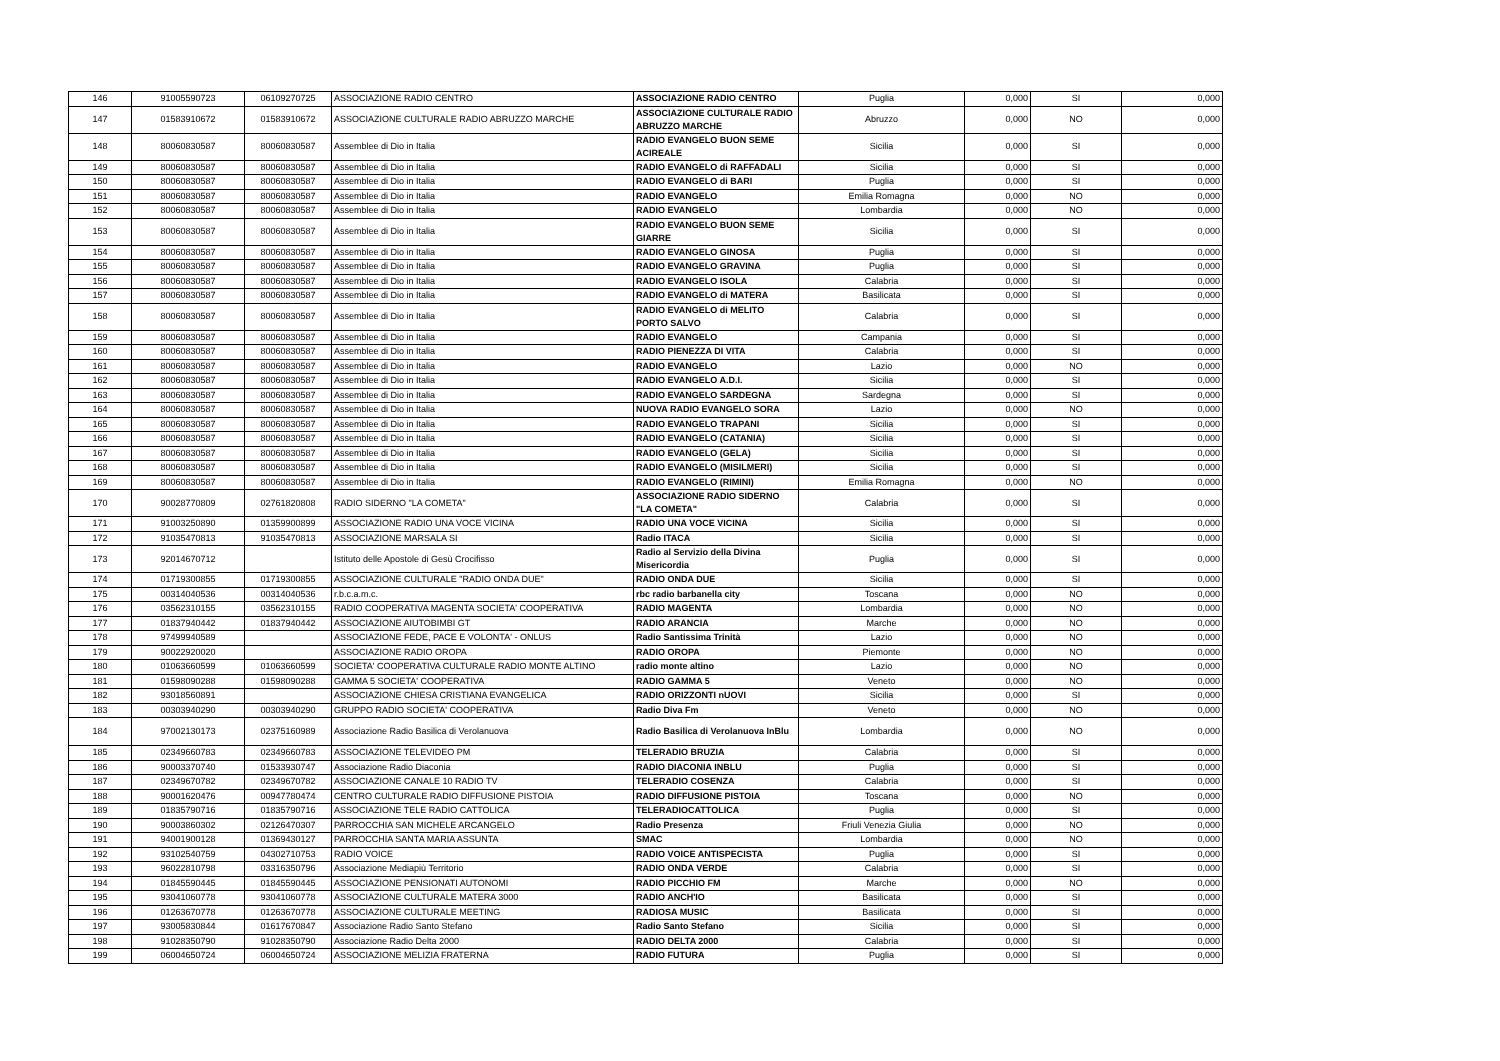| 146 | 91005590723 | 06109270725 | ASSOCIAZIONE RADIO CENTRO | ASSOCIAZIONE RADIO CENTRO | Puglia | 0,000 | SI | 0,000 |
| 147 | 01583910672 | 01583910672 | ASSOCIAZIONE CULTURALE RADIO ABRUZZO MARCHE | ASSOCIAZIONE CULTURALE RADIO ABRUZZO MARCHE | Abruzzo | 0,000 | NO | 0,000 |
| 148 | 80060830587 | 80060830587 | Assemblee di Dio in Italia | RADIO EVANGELO BUON SEME ACIREALE | Sicilia | 0,000 | SI | 0,000 |
| 149 | 80060830587 | 80060830587 | Assemblee di Dio in Italia | RADIO EVANGELO di RAFFADALI | Sicilia | 0,000 | SI | 0,000 |
| 150 | 80060830587 | 80060830587 | Assemblee di Dio in Italia | RADIO EVANGELO di BARI | Puglia | 0,000 | SI | 0,000 |
| 151 | 80060830587 | 80060830587 | Assemblee di Dio in Italia | RADIO EVANGELO | Emilia Romagna | 0,000 | NO | 0,000 |
| 152 | 80060830587 | 80060830587 | Assemblee di Dio in Italia | RADIO EVANGELO | Lombardia | 0,000 | NO | 0,000 |
| 153 | 80060830587 | 80060830587 | Assemblee di Dio in Italia | RADIO EVANGELO BUON SEME GIARRE | Sicilia | 0,000 | SI | 0,000 |
| 154 | 80060830587 | 80060830587 | Assemblee di Dio in Italia | RADIO EVANGELO GINOSA | Puglia | 0,000 | SI | 0,000 |
| 155 | 80060830587 | 80060830587 | Assemblee di Dio in Italia | RADIO EVANGELO GRAVINA | Puglia | 0,000 | SI | 0,000 |
| 156 | 80060830587 | 80060830587 | Assemblee di Dio in Italia | RADIO EVANGELO ISOLA | Calabria | 0,000 | SI | 0,000 |
| 157 | 80060830587 | 80060830587 | Assemblee di Dio in Italia | RADIO EVANGELO di MATERA | Basilicata | 0,000 | SI | 0,000 |
| 158 | 80060830587 | 80060830587 | Assemblee di Dio in Italia | RADIO EVANGELO di MELITO PORTO SALVO | Calabria | 0,000 | SI | 0,000 |
| 159 | 80060830587 | 80060830587 | Assemblee di Dio in Italia | RADIO EVANGELO | Campania | 0,000 | SI | 0,000 |
| 160 | 80060830587 | 80060830587 | Assemblee di Dio in Italia | RADIO PIENEZZA DI VITA | Calabria | 0,000 | SI | 0,000 |
| 161 | 80060830587 | 80060830587 | Assemblee di Dio in Italia | RADIO EVANGELO | Lazio | 0,000 | NO | 0,000 |
| 162 | 80060830587 | 80060830587 | Assemblee di Dio in Italia | RADIO EVANGELO A.D.I. | Sicilia | 0,000 | SI | 0,000 |
| 163 | 80060830587 | 80060830587 | Assemblee di Dio in Italia | RADIO EVANGELO SARDEGNA | Sardegna | 0,000 | SI | 0,000 |
| 164 | 80060830587 | 80060830587 | Assemblee di Dio in Italia | NUOVA RADIO EVANGELO SORA | Lazio | 0,000 | NO | 0,000 |
| 165 | 80060830587 | 80060830587 | Assemblee di Dio in Italia | RADIO EVANGELO TRAPANI | Sicilia | 0,000 | SI | 0,000 |
| 166 | 80060830587 | 80060830587 | Assemblee di Dio in Italia | RADIO EVANGELO (CATANIA) | Sicilia | 0,000 | SI | 0,000 |
| 167 | 80060830587 | 80060830587 | Assemblee di Dio in Italia | RADIO EVANGELO (GELA) | Sicilia | 0,000 | SI | 0,000 |
| 168 | 80060830587 | 80060830587 | Assemblee di Dio in Italia | RADIO EVANGELO (MISILMERI) | Sicilia | 0,000 | SI | 0,000 |
| 169 | 80060830587 | 80060830587 | Assemblee di Dio in Italia | RADIO EVANGELO (RIMINI) | Emilia Romagna | 0,000 | NO | 0,000 |
| 170 | 90028770809 | 02761820808 | RADIO SIDERNO "LA COMETA" | ASSOCIAZIONE RADIO SIDERNO "LA COMETA" | Calabria | 0,000 | SI | 0,000 |
| 171 | 91003250890 | 01359900899 | ASSOCIAZIONE RADIO UNA VOCE VICINA | RADIO UNA VOCE VICINA | Sicilia | 0,000 | SI | 0,000 |
| 172 | 91035470813 | 91035470813 | ASSOCIAZIONE MARSALA SI | Radio ITACA | Sicilia | 0,000 | SI | 0,000 |
| 173 | 92014670712 | | Istituto delle Apostole di Gesù Crocifisso | Radio al Servizio della Divina Misericordia | Puglia | 0,000 | SI | 0,000 |
| 174 | 01719300855 | 01719300855 | ASSOCIAZIONE CULTURALE "RADIO ONDA DUE" | RADIO ONDA DUE | Sicilia | 0,000 | SI | 0,000 |
| 175 | 00314040536 | 00314040536 | r.b.c.a.m.c. | rbc radio barbanella city | Toscana | 0,000 | NO | 0,000 |
| 176 | 03562310155 | 03562310155 | RADIO COOPERATIVA MAGENTA SOCIETA' COOPERATIVA | RADIO MAGENTA | Lombardia | 0,000 | NO | 0,000 |
| 177 | 01837940442 | 01837940442 | ASSOCIAZIONE AIUTOBIMBI GT | RADIO ARANCIA | Marche | 0,000 | NO | 0,000 |
| 178 | 97499940589 | | ASSOCIAZIONE FEDE, PACE E VOLONTA' - ONLUS | Radio Santissima Trinità | Lazio | 0,000 | NO | 0,000 |
| 179 | 90022920020 | | ASSOCIAZIONE RADIO OROPA | RADIO OROPA | Piemonte | 0,000 | NO | 0,000 |
| 180 | 01063660599 | 01063660599 | SOCIETA' COOPERATIVA CULTURALE RADIO MONTE ALTINO | radio monte altino | Lazio | 0,000 | NO | 0,000 |
| 181 | 01598090288 | 01598090288 | GAMMA 5 SOCIETA' COOPERATIVA | RADIO GAMMA 5 | Veneto | 0,000 | NO | 0,000 |
| 182 | 93018560891 | | ASSOCIAZIONE CHIESA CRISTIANA EVANGELICA | RADIO ORIZZONTI nUOVI | Sicilia | 0,000 | SI | 0,000 |
| 183 | 00303940290 | 00303940290 | GRUPPO RADIO SOCIETA' COOPERATIVA | Radio Diva Fm | Veneto | 0,000 | NO | 0,000 |
| 184 | 97002130173 | 02375160989 | Associazione Radio Basilica di Verolanuova | Radio Basilica di Verolanuova InBlu | Lombardia | 0,000 | NO | 0,000 |
| 185 | 02349660783 | 02349660783 | ASSOCIAZIONE TELEVIDEO PM | TELERADIO BRUZIA | Calabria | 0,000 | SI | 0,000 |
| 186 | 90003370740 | 01533930747 | Associazione Radio Diaconia | RADIO DIACONIA INBLU | Puglia | 0,000 | SI | 0,000 |
| 187 | 02349670782 | 02349670782 | ASSOCIAZIONE CANALE 10 RADIO TV | TELERADIO COSENZA | Calabria | 0,000 | SI | 0,000 |
| 188 | 90001620476 | 00947780474 | CENTRO CULTURALE RADIO DIFFUSIONE PISTOIA | RADIO DIFFUSIONE PISTOIA | Toscana | 0,000 | NO | 0,000 |
| 189 | 01835790716 | 01835790716 | ASSOCIAZIONE TELE RADIO CATTOLICA | TELERADIOCATTOLICA | Puglia | 0,000 | SI | 0,000 |
| 190 | 90003860302 | 02126470307 | PARROCCHIA SAN MICHELE ARCANGELO | Radio Presenza | Friuli Venezia Giulia | 0,000 | NO | 0,000 |
| 191 | 94001900128 | 01369430127 | PARROCCHIA SANTA MARIA ASSUNTA | SMAC | Lombardia | 0,000 | NO | 0,000 |
| 192 | 93102540759 | 04302710753 | RADIO VOICE | RADIO VOICE ANTISPECISTA | Puglia | 0,000 | SI | 0,000 |
| 193 | 96022810798 | 03316350796 | Associazione Mediapiù Territorio | RADIO ONDA VERDE | Calabria | 0,000 | SI | 0,000 |
| 194 | 01845590445 | 01845590445 | ASSOCIAZIONE PENSIONATI AUTONOMI | RADIO PICCHIO FM | Marche | 0,000 | NO | 0,000 |
| 195 | 93041060778 | 93041060778 | ASSOCIAZIONE CULTURALE MATERA 3000 | RADIO ANCH'IO | Basilicata | 0,000 | SI | 0,000 |
| 196 | 01263670778 | 01263670778 | ASSOCIAZIONE CULTURALE MEETING | RADIOSA MUSIC | Basilicata | 0,000 | SI | 0,000 |
| 197 | 93005830844 | 01617670847 | Associazione Radio Santo Stefano | Radio Santo Stefano | Sicilia | 0,000 | SI | 0,000 |
| 198 | 91028350790 | 91028350790 | Associazione Radio Delta 2000 | RADIO DELTA 2000 | Calabria | 0,000 | SI | 0,000 |
| 199 | 06004650724 | 06004650724 | ASSOCIAZIONE MELIZIA FRATERNA | RADIO FUTURA | Puglia | 0,000 | SI | 0,000 |